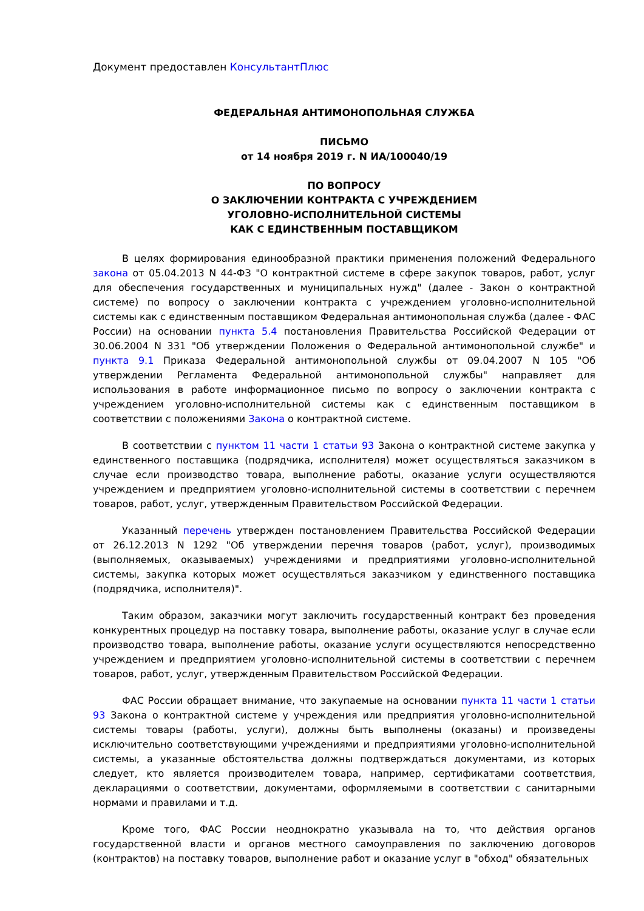Документ предоставлен КонсультантПлюс
ФЕДЕРАЛЬНАЯ АНТИМОНОПОЛЬНАЯ СЛУЖБА
ПИСЬМО
от 14 ноября 2019 г. N ИА/100040/19
ПО ВОПРОСУ
О ЗАКЛЮЧЕНИИ КОНТРАКТА С УЧРЕЖДЕНИЕМ
УГОЛОВНО-ИСПОЛНИТЕЛЬНОЙ СИСТЕМЫ
КАК С ЕДИНСТВЕННЫМ ПОСТАВЩИКОМ
В целях формирования единообразной практики применения положений Федерального закона от 05.04.2013 N 44-ФЗ "О контрактной системе в сфере закупок товаров, работ, услуг для обеспечения государственных и муниципальных нужд" (далее - Закон о контрактной системе) по вопросу о заключении контракта с учреждением уголовно-исполнительной системы как с единственным поставщиком Федеральная антимонопольная служба (далее - ФАС России) на основании пункта 5.4 постановления Правительства Российской Федерации от 30.06.2004 N 331 "Об утверждении Положения о Федеральной антимонопольной службе" и пункта 9.1 Приказа Федеральной антимонопольной службы от 09.04.2007 N 105 "Об утверждении Регламента Федеральной антимонопольной службы" направляет для использования в работе информационное письмо по вопросу о заключении контракта с учреждением уголовно-исполнительной системы как с единственным поставщиком в соответствии с положениями Закона о контрактной системе.
В соответствии с пунктом 11 части 1 статьи 93 Закона о контрактной системе закупка у единственного поставщика (подрядчика, исполнителя) может осуществляться заказчиком в случае если производство товара, выполнение работы, оказание услуги осуществляются учреждением и предприятием уголовно-исполнительной системы в соответствии с перечнем товаров, работ, услуг, утвержденным Правительством Российской Федерации.
Указанный перечень утвержден постановлением Правительства Российской Федерации от 26.12.2013 N 1292 "Об утверждении перечня товаров (работ, услуг), производимых (выполняемых, оказываемых) учреждениями и предприятиями уголовно-исполнительной системы, закупка которых может осуществляться заказчиком у единственного поставщика (подрядчика, исполнителя)".
Таким образом, заказчики могут заключить государственный контракт без проведения конкурентных процедур на поставку товара, выполнение работы, оказание услуг в случае если производство товара, выполнение работы, оказание услуги осуществляются непосредственно учреждением и предприятием уголовно-исполнительной системы в соответствии с перечнем товаров, работ, услуг, утвержденным Правительством Российской Федерации.
ФАС России обращает внимание, что закупаемые на основании пункта 11 части 1 статьи 93 Закона о контрактной системе у учреждения или предприятия уголовно-исполнительной системы товары (работы, услуги), должны быть выполнены (оказаны) и произведены исключительно соответствующими учреждениями и предприятиями уголовно-исполнительной системы, а указанные обстоятельства должны подтверждаться документами, из которых следует, кто является производителем товара, например, сертификатами соответствия, декларациями о соответствии, документами, оформляемыми в соответствии с санитарными нормами и правилами и т.д.
Кроме того, ФАС России неоднократно указывала на то, что действия органов государственной власти и органов местного самоуправления по заключению договоров (контрактов) на поставку товаров, выполнение работ и оказание услуг в "обход" обязательных